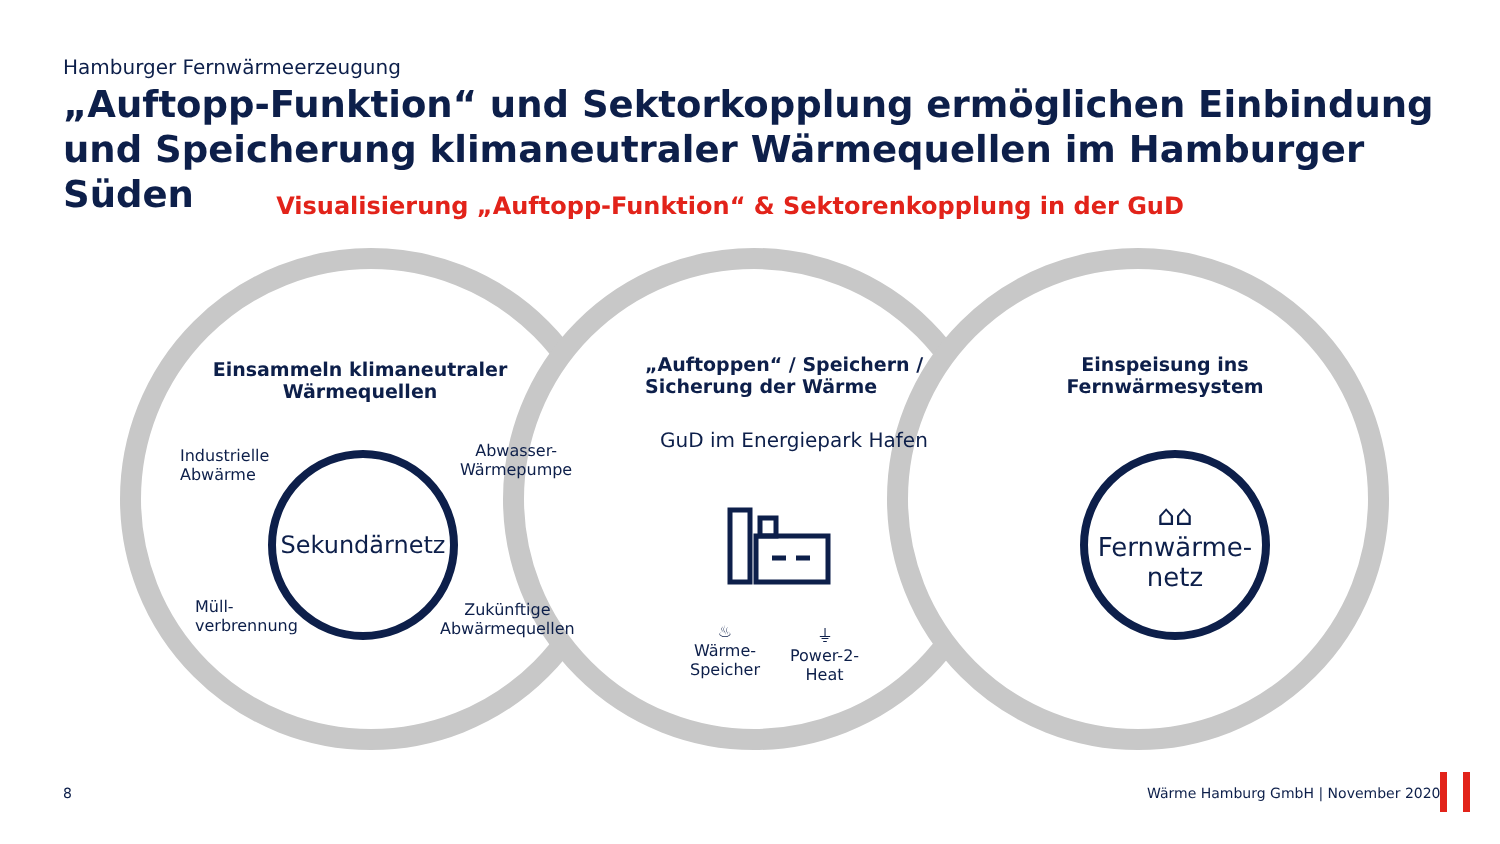Hamburger Fernwärmeerzeugung
„Auftopp-Funktion“ und Sektorkopplung ermöglichen Einbindung und Speicherung klimaneutraler Wärmequellen im Hamburger Süden
Visualisierung „Auftopp-Funktion“ & Sektorenkopplung in der GuD
Einsammeln klimaneutraler Wärmequellen
Industrielle
Abwärme
Abwasser-
Wärmepumpe
Sekundärnetz
Müll-
verbrennung
Zukünftige
Abwärmequellen
„Auftoppen“ / Speichern /
Sicherung der Wärme
GuD im Energiepark Hafen
♨
Wärme-
Speicher
⏚
Power-2-
Heat
Einspeisung ins Fernwärmesystem
⌂⌂
Fernwärme-
netz
8
Wärme Hamburg GmbH | November 2020